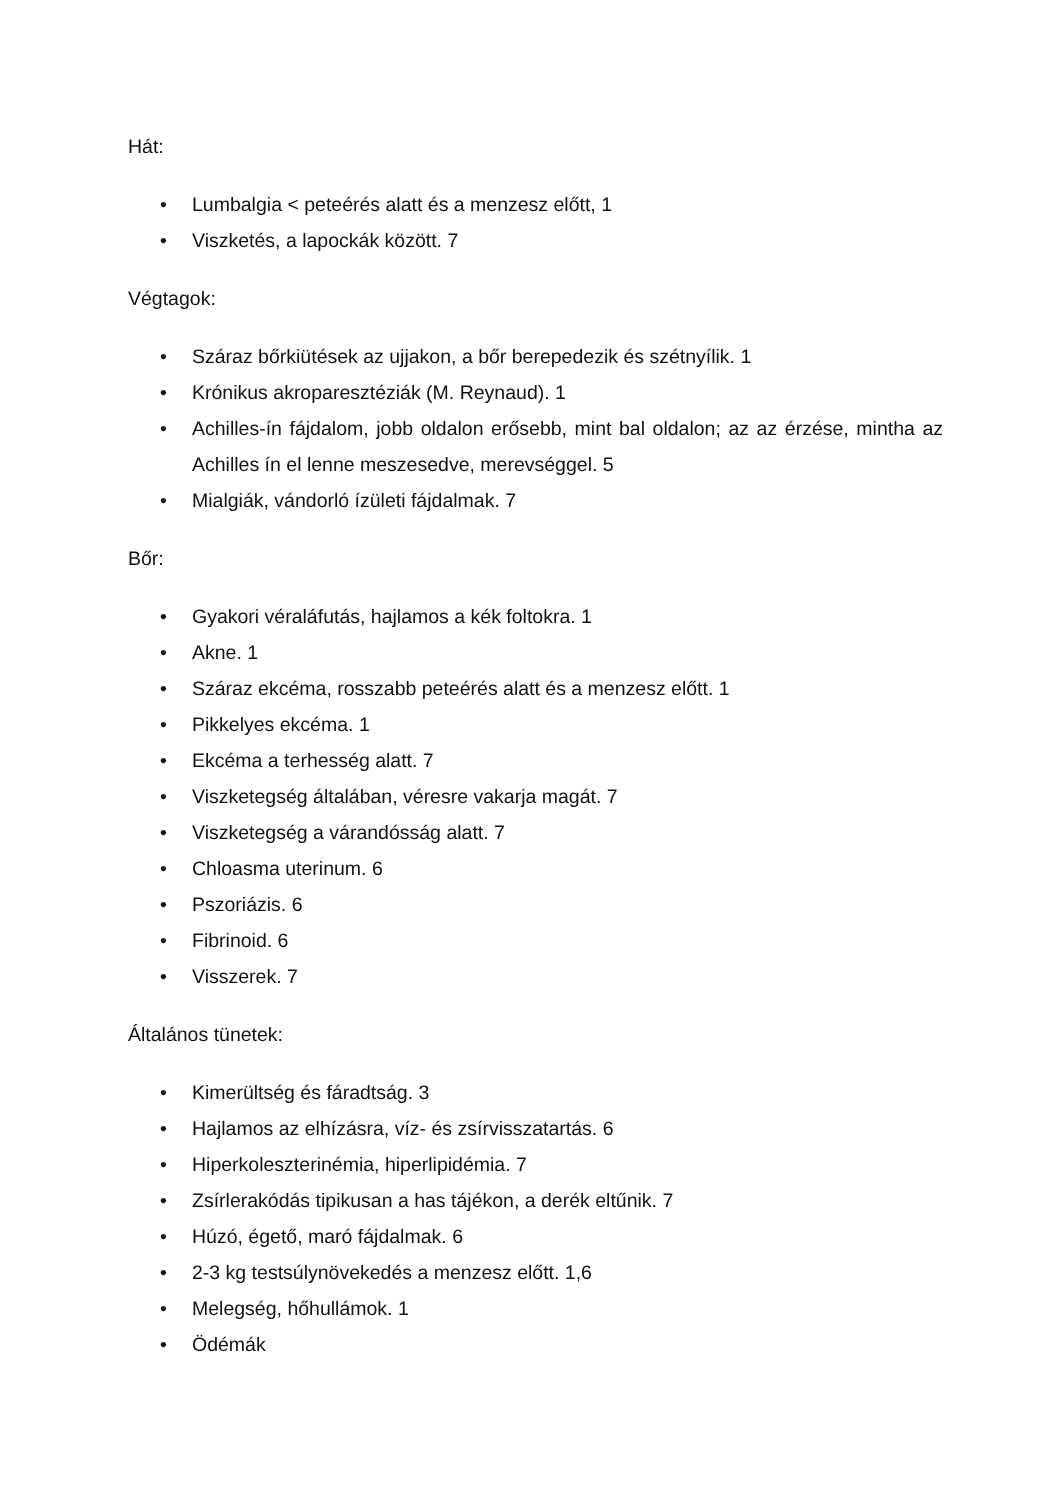Hát:
• Lumbalgia < peteérés alatt és a menzesz előtt, 1
• Viszketés, a lapockák között. 7
Végtagok:
• Száraz bőrkiütések az ujjakon, a bőr berepedezik és szétnyílik. 1
• Krónikus akroparesztéziák (M. Reynaud). 1
• Achilles-ín fájdalom, jobb oldalon erősebb, mint bal oldalon; az az érzése, mintha az Achilles ín el lenne meszesedve, merevséggel. 5
• Mialgiák, vándorló ízületi fájdalmak. 7
Bőr:
• Gyakori véraláfutás, hajlamos a kék foltokra. 1
• Akne. 1
• Száraz ekcéma, rosszabb peteérés alatt és a menzesz előtt. 1
• Pikkelyes ekcéma. 1
• Ekcéma a terhesség alatt. 7
• Viszketegség általában, véresre vakarja magát. 7
• Viszketegség a várandósság alatt. 7
• Chloasma uterinum. 6
• Pszoriázis. 6
• Fibrinoid. 6
• Visszerek. 7
Általános tünetek:
• Kimerültség és fáradtság. 3
• Hajlamos az elhízásra, víz- és zsírvisszatartás. 6
• Hiperkoleszterinémia, hiperlipidémia. 7
• Zsírlerakódás tipikusan a has tájékon, a derék eltűnik. 7
• Húzó, égető, maró fájdalmak. 6
• 2-3 kg testsúlynövekedés a menzesz előtt. 1,6
• Melegség, hőhullámok. 1
• Ödémák